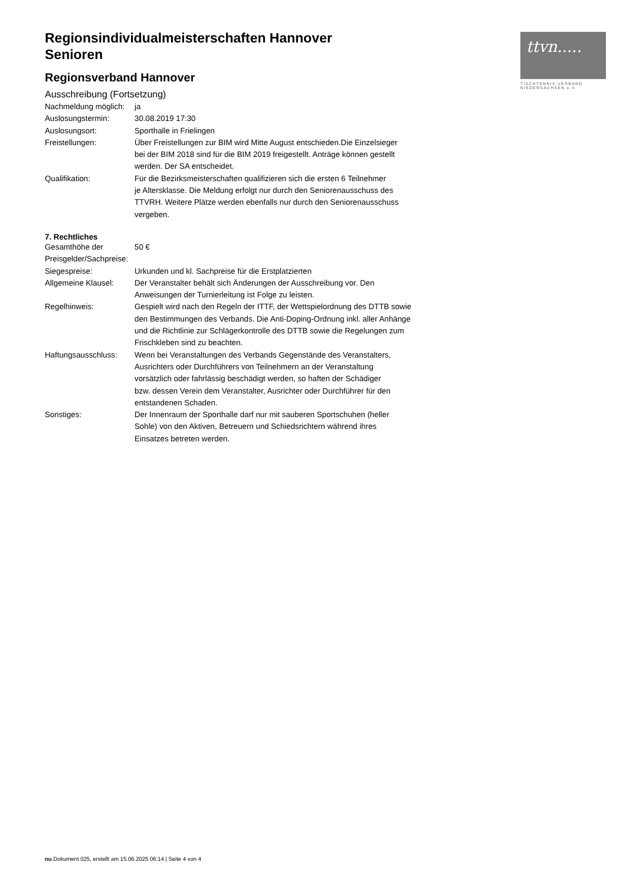ttvn.....
TISCHTENNIS-VERBAND
NIEDERSACHSEN e.V.
Regionsindividualmeisterschaften Hannover
Senioren
Regionsverband Hannover
Ausschreibung (Fortsetzung)
| Nachmeldung möglich: | ja |
| Auslosungstermin: | 30.08.2019 17:30 |
| Auslosungsort: | Sporthalle in Frielingen |
| Freistellungen: | Über Freistellungen zur BIM wird Mitte August entschieden.Die Einzelsieger bei der BIM 2018 sind für die BIM 2019 freigestellt. Anträge können gestellt werden. Der SA entscheidet. |
| Qualifikation: | Für die Bezirksmeisterschaften qualifizieren sich die ersten 6 Teilnehmer je Altersklasse. Die Meldung erfolgt nur durch den Seniorenausschuss des TTVRH. Weitere Plätze werden ebenfalls nur durch den Seniorenausschuss vergeben. |
7. Rechtliches
| Gesamthöhe der Preisgelder/Sachpreise: | 50 € |
| Siegespreise: | Urkunden und kl. Sachpreise für die Erstplatzierten |
| Allgemeine Klausel: | Der Veranstalter behält sich Änderungen der Ausschreibung vor. Den Anweisungen der Turnierleitung ist Folge zu leisten. |
| Regelhinweis: | Gespielt wird nach den Regeln der ITTF, der Wettspielordnung des DTTB sowie den Bestimmungen des Verbands. Die Anti-Doping-Ordnung inkl. aller Anhänge und die Richtlinie zur Schlägerkontrolle des DTTB sowie die Regelungen zum Frischkleben sind zu beachten. |
| Haftungsausschluss: | Wenn bei Veranstaltungen des Verbands Gegenstände des Veranstalters, Ausrichters oder Durchführers von Teilnehmern an der Veranstaltung vorsätzlich oder fahrlässig beschädigt werden, so haften der Schädiger bzw. dessen Verein dem Veranstalter, Ausrichter oder Durchführer für den entstandenen Schaden. |
| Sonstiges: | Der Innenraum der Sporthalle darf nur mit sauberen Sportschuhen (heller Sohle) von den Aktiven, Betreuern und Schiedsrichtern während ihres Einsatzes betreten werden. |
nu.Dokument 025, erstellt am 15.06.2025 06:14 | Seite 4 von 4